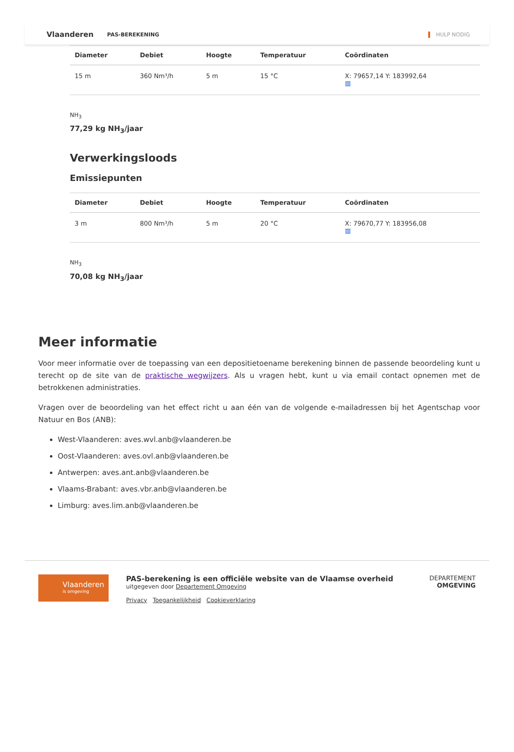Vlaanderen PAS-BEREKENING HULP NODIG
| Diameter | Debiet | Hoogte | Temperatuur | Coördinaten |
| --- | --- | --- | --- | --- |
| 15 m | 360 Nm³/h | 5 m | 15 °C | X: 79657,14 Y: 183992,64 ▥ |
NH<sub>3</sub>
77,29 kg NH<sub>3</sub>/jaar
Verwerkingsloods
Emissiepunten
| Diameter | Debiet | Hoogte | Temperatuur | Coördinaten |
| --- | --- | --- | --- | --- |
| 3 m | 800 Nm³/h | 5 m | 20 °C | X: 79670,77 Y: 183956,08 ▥ |
NH<sub>3</sub>
70,08 kg NH<sub>3</sub>/jaar
Meer informatie
Voor meer informatie over de toepassing van een depositietoename berekening binnen de passende beoordeling kunt u terecht op de site van de praktische wegwijzers. Als u vragen hebt, kunt u via email contact opnemen met de betrokkenen administraties.
Vragen over de beoordeling van het effect richt u aan één van de volgende e-mailadressen bij het Agentschap voor Natuur en Bos (ANB):
West-Vlaanderen: aves.wvl.anb@vlaanderen.be
Oost-Vlaanderen: aves.ovl.anb@vlaanderen.be
Antwerpen: aves.ant.anb@vlaanderen.be
Vlaams-Brabant: aves.vbr.anb@vlaanderen.be
Limburg: aves.lim.anb@vlaanderen.be
Vlaanderen
is omgeving
PAS-berekening is een officiële website van de Vlaamse overheid
uitgegeven door Departement Omgeving
Privacy Toegankelijkheid Cookieverklaring
DEPARTEMENT
OMGEVING